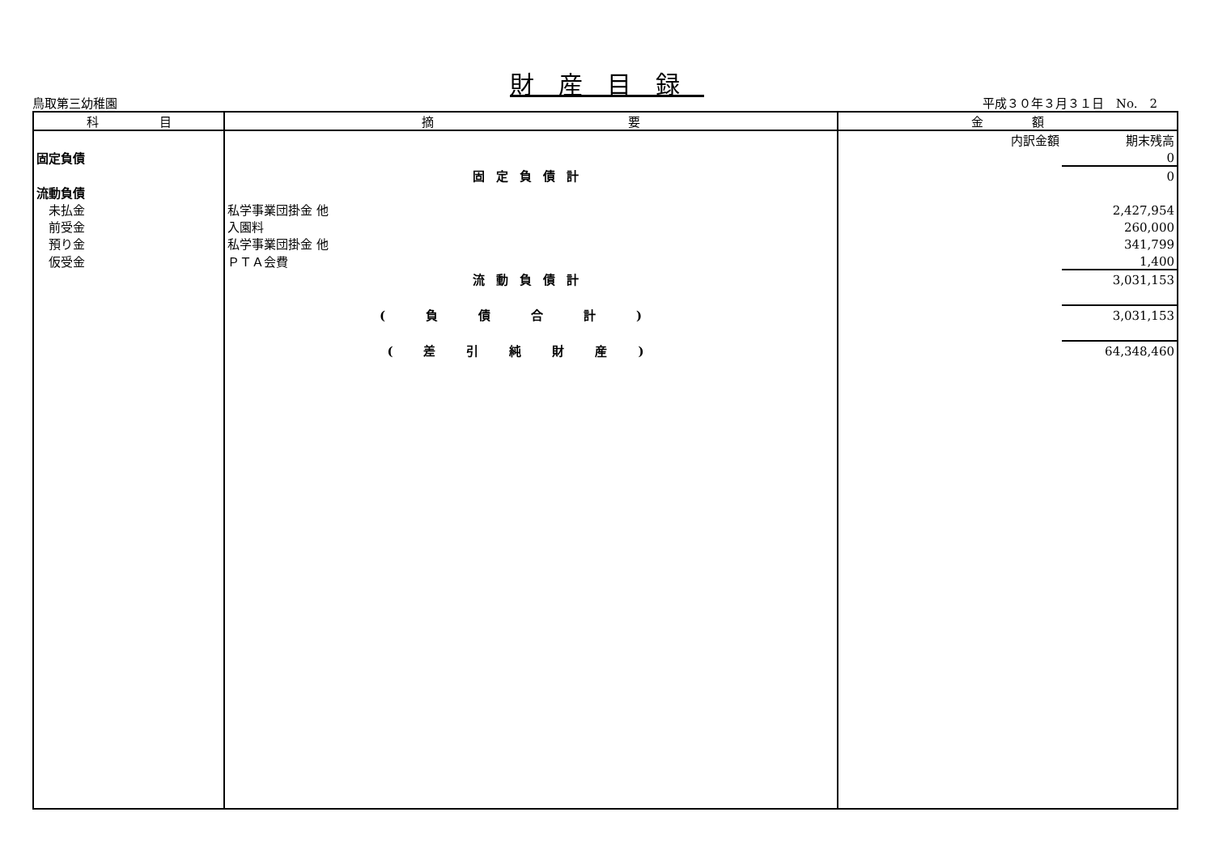財産目録
鳥取第三幼稚園 平成３０年３月３１日　No.　2
| 科 目 | 摘 要 | 金 額 | |
| --- | --- | --- | --- |
| | | 内訳金額 | 期末残高 |
| 固定負債 | | | 0 |
| | 固定負債計 | | 0 |
| 流動負債 | | | |
| 未払金 | 私学事業団掛金 他 | | 2,427,954 |
| 前受金 | 入園料 | | 260,000 |
| 預り金 | 私学事業団掛金 他 | | 341,799 |
| 仮受金 | ＰＴＡ会費 | | 1,400 |
| | 流動負債計 | | 3,031,153 |
| | (負債合計) | | 3,031,153 |
| | (差引純財産) | | 64,348,460 |